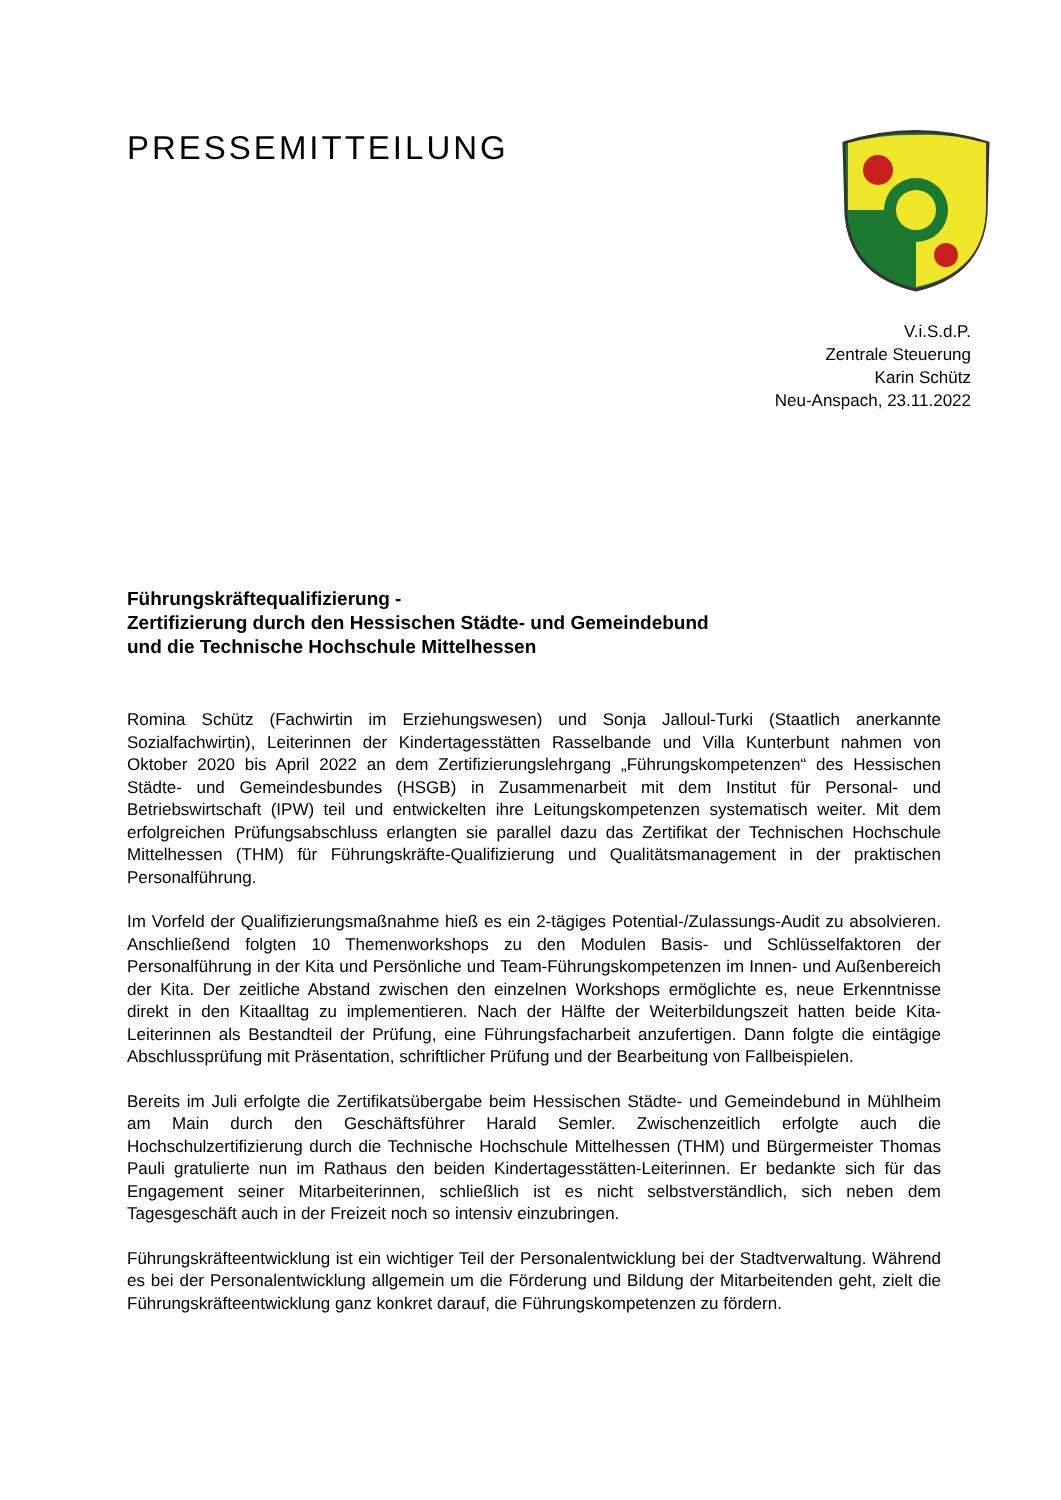PRESSEMITTEILUNG
V.i.S.d.P.
Zentrale Steuerung
Karin Schütz
Neu-Anspach, 23.11.2022
Führungskräftequalifizierung -
Zertifizierung durch den Hessischen Städte- und Gemeindebund
und die Technische Hochschule Mittelhessen
Romina Schütz (Fachwirtin im Erziehungswesen) und Sonja Jalloul-Turki (Staatlich anerkannte Sozialfachwirtin), Leiterinnen der Kindertagesstätten Rasselbande und Villa Kunterbunt nahmen von Oktober 2020 bis April 2022 an dem Zertifizierungslehrgang „Führungskompetenzen“ des Hessischen Städte- und Gemeindesbundes (HSGB) in Zusammenarbeit mit dem Institut für Personal- und Betriebswirtschaft (IPW) teil und entwickelten ihre Leitungskompetenzen systematisch weiter. Mit dem erfolgreichen Prüfungsabschluss erlangten sie parallel dazu das Zertifikat der Technischen Hochschule Mittelhessen (THM) für Führungskräfte-Qualifizierung und Qualitätsmanagement in der praktischen Personalführung.
Im Vorfeld der Qualifizierungsmaßnahme hieß es ein 2-tägiges Potential-/Zulassungs-Audit zu absolvieren. Anschließend folgten 10 Themenworkshops zu den Modulen Basis- und Schlüsselfaktoren der Personalführung in der Kita und Persönliche und Team-Führungskompetenzen im Innen- und Außenbereich der Kita. Der zeitliche Abstand zwischen den einzelnen Workshops ermöglichte es, neue Erkenntnisse direkt in den Kitaalltag zu implementieren. Nach der Hälfte der Weiterbildungszeit hatten beide Kita-Leiterinnen als Bestandteil der Prüfung, eine Führungsfacharbeit anzufertigen. Dann folgte die eintägige Abschlussprüfung mit Präsentation, schriftlicher Prüfung und der Bearbeitung von Fallbeispielen.
Bereits im Juli erfolgte die Zertifikatsübergabe beim Hessischen Städte- und Gemeindebund in Mühlheim am Main durch den Geschäftsführer Harald Semler. Zwischenzeitlich erfolgte auch die Hochschulzertifizierung durch die Technische Hochschule Mittelhessen (THM) und Bürgermeister Thomas Pauli gratulierte nun im Rathaus den beiden Kindertagesstätten-Leiterinnen. Er bedankte sich für das Engagement seiner Mitarbeiterinnen, schließlich ist es nicht selbstverständlich, sich neben dem Tagesgeschäft auch in der Freizeit noch so intensiv einzubringen.
Führungskräfteentwicklung ist ein wichtiger Teil der Personalentwicklung bei der Stadtverwaltung. Während es bei der Personalentwicklung allgemein um die Förderung und Bildung der Mitarbeitenden geht, zielt die Führungskräfteentwicklung ganz konkret darauf, die Führungskompetenzen zu fördern.